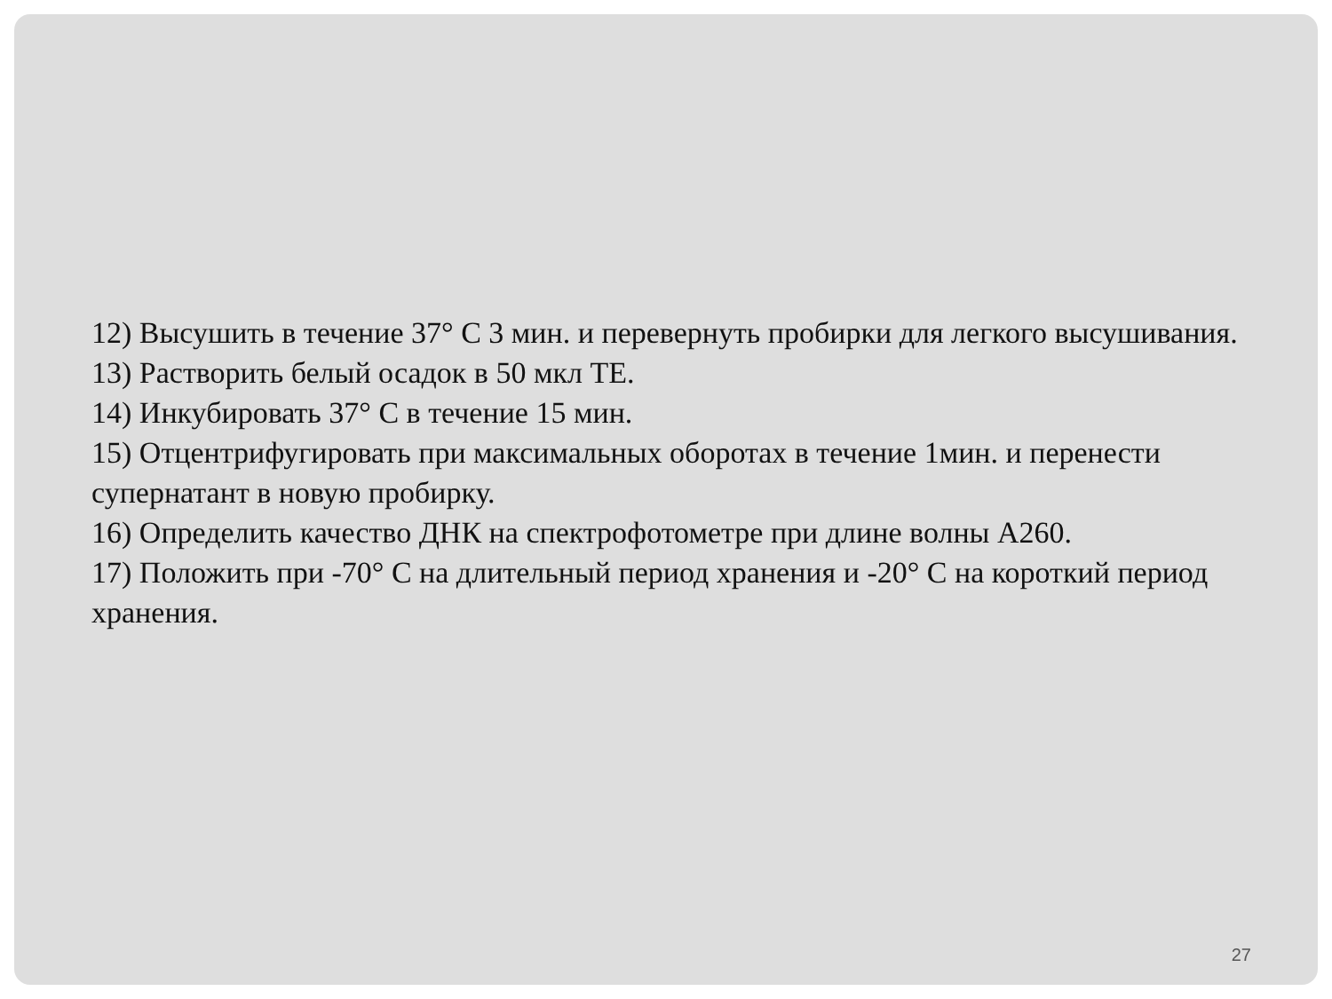12) Высушить в течение 37° С 3 мин. и перевернуть пробирки для легкого высушивания.
13) Растворить белый осадок в 50 мкл ТЕ.
14) Инкубировать 37° С в течение 15 мин.
15) Отцентрифугировать при максимальных оборотах в течение 1мин. и перенести супернатант в новую пробирку.
16) Определить качество ДНК на спектрофотометре при длине волны A260.
17) Положить при -70° С на длительный период хранения и -20° С на короткий период хранения.
27